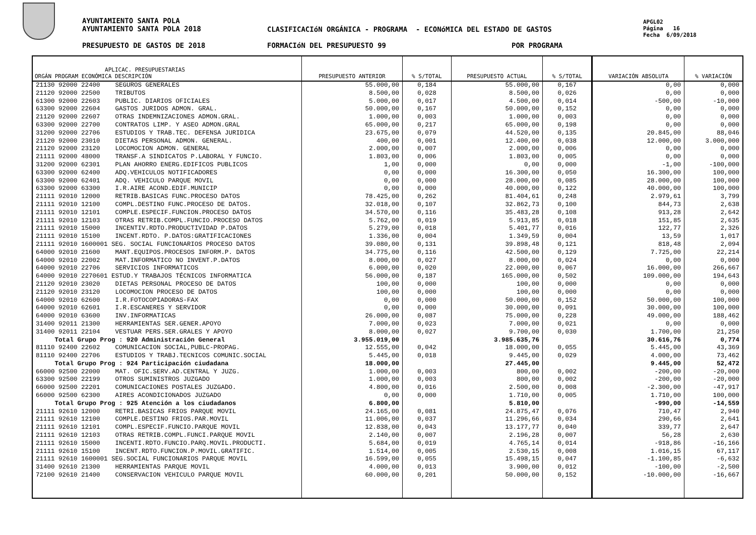AYUNTAMIENTO SANTA POLA AYUNTAMIENTO SANTA POLA 2018
CLASIFICACIóN ORGÁNICA - PROGRAMA - ECONóMICA DEL ESTADO DE GASTOS
APGL02 Página 16 Fecha 6/09/2018
PRESUPUESTO DE GASTOS DE 2018
FORMACIóN DEL PRESUPUESTO 99
POR PROGRAMA
| APLICAC. PRESUPUESTARIAS ORGÁN PROGRAM ECONÓMICA DESCRIPCIÓN | PRESUPUESTO ANTERIOR | % S/TOTAL | PRESUPUESTO ACTUAL | % S/TOTAL | VARIACIÓN ABSOLUTA | % VARIACIÓN |
| --- | --- | --- | --- | --- | --- | --- |
| 21130 92000 22400 SEGUROS GENERALES | 55.000,00 | 0,184 | 55.000,00 | 0,167 | 0,00 | 0,000 |
| 21120 92000 22500 TRIBUTOS | 8.500,00 | 0,028 | 8.500,00 | 0,026 | 0,00 | 0,000 |
| 61300 92000 22603 PUBLIC. DIARIOS OFICIALES | 5.000,00 | 0,017 | 4.500,00 | 0,014 | -500,00 | -10,000 |
| 63300 92000 22604 GASTOS JURIDOS ADMON. GRAL. | 50.000,00 | 0,167 | 50.000,00 | 0,152 | 0,00 | 0,000 |
| 21120 92000 22607 OTRAS INDEMNIZACIONES ADMON.GRAL. | 1.000,00 | 0,003 | 1.000,00 | 0,003 | 0,00 | 0,000 |
| 63300 92000 22700 CONTRATOS LIMP. Y ASEO ADMON.GRAL | 65.000,00 | 0,217 | 65.000,00 | 0,198 | 0,00 | 0,000 |
| 31200 92000 22706 ESTUDIOS Y TRAB.TEC. DEFENSA JURIDICA | 23.675,00 | 0,079 | 44.520,00 | 0,135 | 20.845,00 | 88,046 |
| 21120 92000 23010 DIETAS PERSONAL ADMON. GENERAL. | 400,00 | 0,001 | 12.400,00 | 0,038 | 12.000,00 | 3.000,000 |
| 21120 92000 23120 LOCOMOCION ADMON. GENERAL | 2.000,00 | 0,007 | 2.000,00 | 0,006 | 0,00 | 0,000 |
| 21111 92000 48000 TRANSF.A SINDICATOS P.LABORAL Y FUNCIO. | 1.803,00 | 0,006 | 1.803,00 | 0,005 | 0,00 | 0,000 |
| 31200 92000 62301 PLAN AHORRO ENERG.EDIFICOS PUBLICOS | 1,00 | 0,000 | 0,00 | 0,000 | -1,00 | -100,000 |
| 63300 92000 62400 ADQ.VEHICULOS NOTIFICADORES | 0,00 | 0,000 | 16.300,00 | 0,050 | 16.300,00 | 100,000 |
| 63300 92000 62401 ADQ. VEHICULO PARQUE MOVIL | 0,00 | 0,000 | 28.000,00 | 0,085 | 28.000,00 | 100,000 |
| 63300 92000 63300 I.R.AIRE ACOND.EDIF.MUNICIP | 0,00 | 0,000 | 40.000,00 | 0,122 | 40.000,00 | 100,000 |
| 21111 92010 12000 RETRIB.BASICAS FUNC.PROCESO DATOS | 78.425,00 | 0,262 | 81.404,61 | 0,248 | 2.979,61 | 3,799 |
| 21111 92010 12100 COMPL.DESTINO FUNC.PROCESO DE DATOS. | 32.018,00 | 0,107 | 32.862,73 | 0,100 | 844,73 | 2,638 |
| 21111 92010 12101 COMPLE.ESPECIF.FUNCION.PROCESO DATOS | 34.570,00 | 0,116 | 35.483,28 | 0,108 | 913,28 | 2,642 |
| 21111 92010 12103 OTRAS RETRIB.COMPL.FUNCIO.PROCESO DATOS | 5.762,00 | 0,019 | 5.913,85 | 0,018 | 151,85 | 2,635 |
| 21111 92010 15000 INCENTIV.RDTO.PRODUCTIVIDAD P.DATOS | 5.279,00 | 0,018 | 5.401,77 | 0,016 | 122,77 | 2,326 |
| 21111 92010 15100 INCENT.RDTO. P.DATOS:GRATIFICACIONES | 1.336,00 | 0,004 | 1.349,59 | 0,004 | 13,59 | 1,017 |
| 21111 92010 1600001 SEG. SOCIAL FUNCIONARIOS PROCESO DATOS | 39.080,00 | 0,131 | 39.898,48 | 0,121 | 818,48 | 2,094 |
| 64000 92010 21600 MANT.EQUIPOS.PROCESOS INFORM.P. DATOS | 34.775,00 | 0,116 | 42.500,00 | 0,129 | 7.725,00 | 22,214 |
| 64000 92010 22002 MAT.INFORMATICO NO INVENT.P.DATOS | 8.000,00 | 0,027 | 8.000,00 | 0,024 | 0,00 | 0,000 |
| 64000 92010 22706 SERVICIOS INFORMATICOS | 6.000,00 | 0,020 | 22.000,00 | 0,067 | 16.000,00 | 266,667 |
| 64000 92010 2270601 ESTUD.Y TRABAJOS TÉCNICOS INFORMATICA | 56.000,00 | 0,187 | 165.000,00 | 0,502 | 109.000,00 | 194,643 |
| 21120 92010 23020 DIETAS PERSONAL PROCESO DE DATOS | 100,00 | 0,000 | 100,00 | 0,000 | 0,00 | 0,000 |
| 21120 92010 23120 LOCOMOCION PROCESO DE DATOS | 100,00 | 0,000 | 100,00 | 0,000 | 0,00 | 0,000 |
| 64000 92010 62600 I.R.FOTOCOPIADORAS-FAX | 0,00 | 0,000 | 50.000,00 | 0,152 | 50.000,00 | 100,000 |
| 64000 92010 62601 I.R.ESCANERES Y SERVIDOR | 0,00 | 0,000 | 30.000,00 | 0,091 | 30.000,00 | 100,000 |
| 64000 92010 63600 INV.INFORMATICAS | 26.000,00 | 0,087 | 75.000,00 | 0,228 | 49.000,00 | 188,462 |
| 31400 92011 21300 HERRAMIENTAS SER.GENER.APOYO | 7.000,00 | 0,023 | 7.000,00 | 0,021 | 0,00 | 0,000 |
| 31400 92011 22104 VESTUAR PERS.SER.GRALES Y APOYO | 8.000,00 | 0,027 | 9.700,00 | 0,030 | 1.700,00 | 21,250 |
| Total Grupo Prog : 920 Administración General | 3.955.019,00 | | 3.985.635,76 | | 30.616,76 | 0,774 |
| 81110 92400 22602 COMUNICACION SOCIAL,PUBLC-PROPAG. | 12.555,00 | 0,042 | 18.000,00 | 0,055 | 5.445,00 | 43,369 |
| 81110 92400 22706 ESTUDIOS Y TRABJ.TECNICOS COMUNIC.SOCIAL | 5.445,00 | 0,018 | 9.445,00 | 0,029 | 4.000,00 | 73,462 |
| Total Grupo Prog : 924 Participación ciudadana | 18.000,00 | | 27.445,00 | | 9.445,00 | 52,472 |
| 66000 92500 22000 MAT. OFIC.SERV.AD.CENTRAL Y JUZG. | 1.000,00 | 0,003 | 800,00 | 0,002 | -200,00 | -20,000 |
| 63300 92500 22199 OTROS SUMINISTROS JUZGADO | 1.000,00 | 0,003 | 800,00 | 0,002 | -200,00 | -20,000 |
| 66000 92500 22201 COMUNICACIONES POSTALES JUZGADO. | 4.800,00 | 0,016 | 2.500,00 | 0,008 | -2.300,00 | -47,917 |
| 66000 92500 62300 AIRES ACONDICIONADOS JUZGADO | 0,00 | 0,000 | 1.710,00 | 0,005 | 1.710,00 | 100,000 |
| Total Grupo Prog : 925 Atención a los ciudadanos | 6.800,00 | | 5.810,00 | | -990,00 | -14,559 |
| 21111 92610 12000 RETRI.BASICAS FRIOS PARQUE MOVIL | 24.165,00 | 0,081 | 24.875,47 | 0,076 | 710,47 | 2,940 |
| 21111 92610 12100 COMPLE.DESTINO FRIOS.PAR.MOVIL | 11.006,00 | 0,037 | 11.296,66 | 0,034 | 290,66 | 2,641 |
| 21111 92610 12101 COMPL.ESPECIF.FUNCIO.PARQUE MOVIL | 12.838,00 | 0,043 | 13.177,77 | 0,040 | 339,77 | 2,647 |
| 21111 92610 12103 OTRAS RETRIB.COMPL.FUNCI.PARQUE MOVIL | 2.140,00 | 0,007 | 2.196,28 | 0,007 | 56,28 | 2,630 |
| 21111 92610 15000 INCENTI.RDTO.FUNCIO.PARQ.MOVIL.PRODUCTI. | 5.684,00 | 0,019 | 4.765,14 | 0,014 | -918,86 | -16,166 |
| 21111 92610 15100 INCENT.RDTO.FUNCION.P.MOVIL.GRATIFIC. | 1.514,00 | 0,005 | 2.530,15 | 0,008 | 1.016,15 | 67,117 |
| 21111 92610 1600001 SEG.SOCIAL FUNCIONARIOS PARQUE MOVIL | 16.599,00 | 0,055 | 15.498,15 | 0,047 | -1.100,85 | -6,632 |
| 31400 92610 21300 HERRAMIENTAS PARQUE MOVIL | 4.000,00 | 0,013 | 3.900,00 | 0,012 | -100,00 | -2,500 |
| 72100 92610 21400 CONSERVACION VEHICULO PARQUE MOVIL | 60.000,00 | 0,201 | 50.000,00 | 0,152 | -10.000,00 | -16,667 |